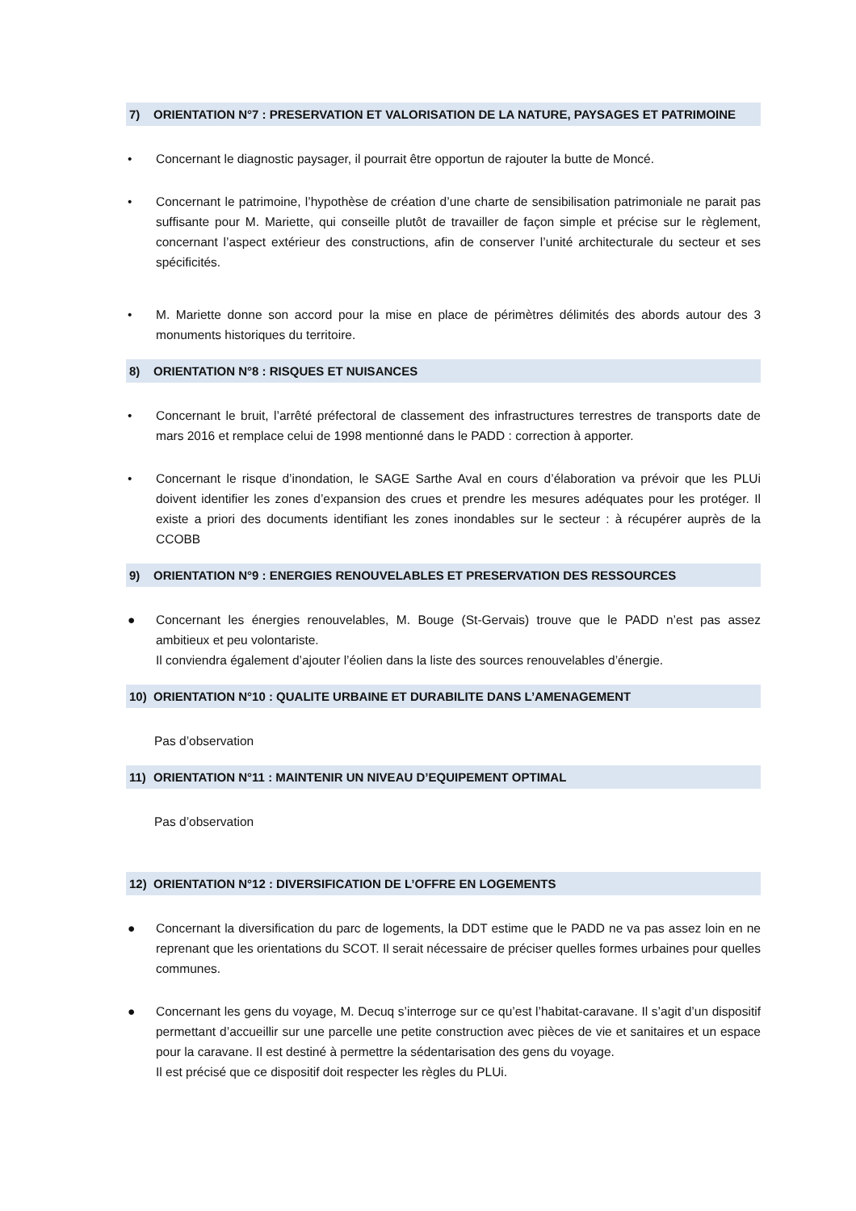7) ORIENTATION N°7 : PRESERVATION ET VALORISATION DE LA NATURE, PAYSAGES ET PATRIMOINE
• Concernant le diagnostic paysager, il pourrait être opportun de rajouter la butte de Moncé.
• Concernant le patrimoine, l’hypothèse de création d’une charte de sensibilisation patrimoniale ne parait pas suffisante pour M. Mariette, qui conseille plutôt de travailler de façon simple et précise sur le règlement, concernant l’aspect extérieur des constructions, afin de conserver l’unité architecturale du secteur et ses spécificités.
• M. Mariette donne son accord pour la mise en place de périmètres délimités des abords autour des 3 monuments historiques du territoire.
8) ORIENTATION N°8 : RISQUES ET NUISANCES
• Concernant le bruit, l’arrêté préfectoral de classement des infrastructures terrestres de transports date de mars 2016 et remplace celui de 1998 mentionné dans le PADD : correction à apporter.
• Concernant le risque d’inondation, le SAGE Sarthe Aval en cours d’élaboration va prévoir que les PLUi doivent identifier les zones d’expansion des crues et prendre les mesures adéquates pour les protéger. Il existe a priori des documents identifiant les zones inondables sur le secteur : à récupérer auprès de la CCOBB
9) ORIENTATION N°9 : ENERGIES RENOUVELABLES ET PRESERVATION DES RESSOURCES
● Concernant les énergies renouvelables, M. Bouge (St-Gervais) trouve que le PADD n’est pas assez ambitieux et peu volontariste.
Il conviendra également d’ajouter l’éolien dans la liste des sources renouvelables d’énergie.
10) ORIENTATION N°10 : QUALITE URBAINE ET DURABILITE DANS L’AMENAGEMENT
Pas d’observation
11) ORIENTATION N°11 : MAINTENIR UN NIVEAU D’EQUIPEMENT OPTIMAL
Pas d’observation
12) ORIENTATION N°12 : DIVERSIFICATION DE L’OFFRE EN LOGEMENTS
● Concernant la diversification du parc de logements, la DDT estime que le PADD ne va pas assez loin en ne reprenant que les orientations du SCOT. Il serait nécessaire de préciser quelles formes urbaines pour quelles communes.
● Concernant les gens du voyage, M. Decuq s’interroge sur ce qu’est l’habitat-caravane. Il s’agit d’un dispositif permettant d’accueillir sur une parcelle une petite construction avec pièces de vie et sanitaires et un espace pour la caravane. Il est destiné à permettre la sédentarisation des gens du voyage.
Il est précisé que ce dispositif doit respecter les règles du PLUi.